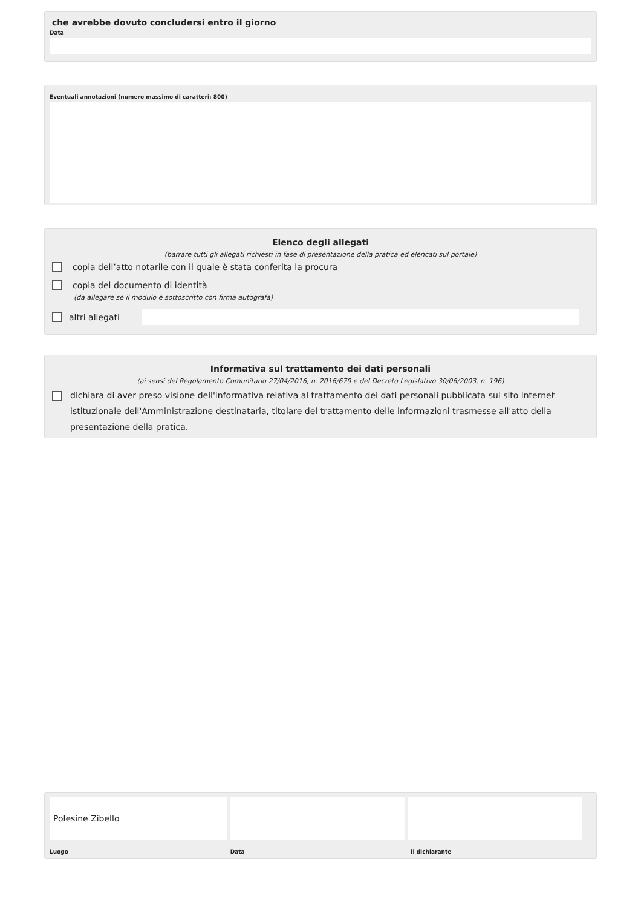che avrebbe dovuto concludersi entro il giorno
Data
Eventuali annotazioni (numero massimo di caratteri: 800)
Elenco degli allegati
(barrare tutti gli allegati richiesti in fase di presentazione della pratica ed elencati sul portale)
copia dell’atto notarile con il quale è stata conferita la procura
copia del documento di identità
(da allegare se il modulo è sottoscritto con firma autografa)
altri allegati
Informativa sul trattamento dei dati personali
(ai sensi del Regolamento Comunitario 27/04/2016, n. 2016/679 e del Decreto Legislativo 30/06/2003, n. 196)
dichiara di aver preso visione dell'informativa relativa al trattamento dei dati personali pubblicata sul sito internet istituzionale dell'Amministrazione destinataria, titolare del trattamento delle informazioni trasmesse all'atto della presentazione della pratica.
Polesine Zibello
Luogo Data il dichiarante